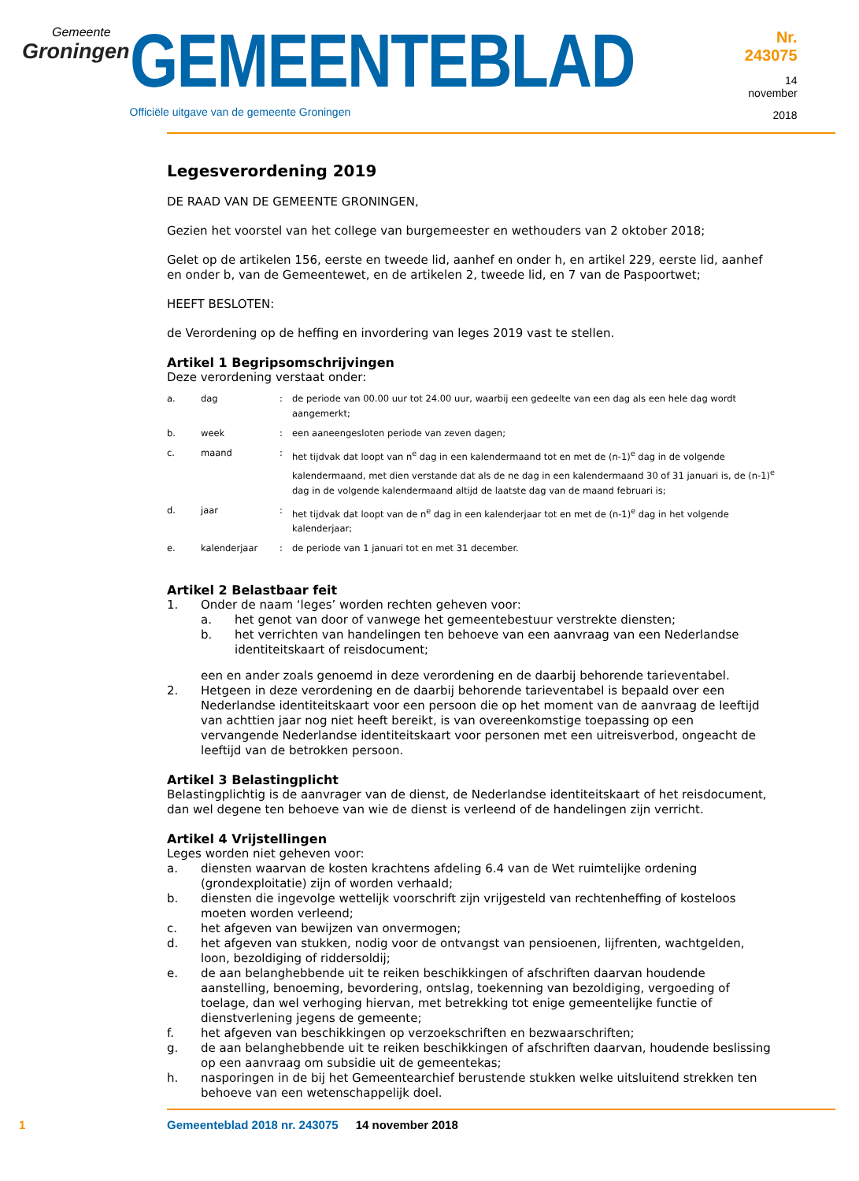Gemeente
Groningen
GEMEENTEBLAD
Officiële uitgave van de gemeente Groningen
Nr. 243075
14 november
2018
Legesverordening 2019
DE RAAD VAN DE GEMEENTE GRONINGEN,
Gezien het voorstel van het college van burgemeester en wethouders van 2 oktober 2018;
Gelet op de artikelen 156, eerste en tweede lid, aanhef en onder h, en artikel 229, eerste lid, aanhef en onder b, van de Gemeentewet, en de artikelen 2, tweede lid, en 7 van de Paspoortwet;
HEEFT BESLOTEN:
de Verordening op de heffing en invordering van leges 2019 vast te stellen.
Artikel 1 Begripsomschrijvingen
Deze verordening verstaat onder:
| a. | dag | : | de periode van 00.00 uur tot 24.00 uur, waarbij een gedeelte van een dag als een hele dag wordt aangemerkt; |
| b. | week | : | een aaneengesloten periode van zeven dagen; |
| c. | maand | : | het tijdvak dat loopt van n<sup>e</sup> dag in een kalendermaand tot en met de (n-1)<sup>e</sup> dag in de volgende kalendermaand, met dien verstande dat als de ne dag in een kalendermaand 30 of 31 januari is, de (n-1)<sup>e</sup> dag in de volgende kalendermaand altijd de laatste dag van de maand februari is; |
| d. | jaar | : | het tijdvak dat loopt van de n<sup>e</sup> dag in een kalenderjaar tot en met de (n-1)<sup>e</sup> dag in het volgende kalenderjaar; |
| e. | kalenderjaar | : | de periode van 1 januari tot en met 31 december. |
Artikel 2 Belastbaar feit
1. Onder de naam ‘leges’ worden rechten geheven voor:
a. het genot van door of vanwege het gemeentebestuur verstrekte diensten;
b. het verrichten van handelingen ten behoeve van een aanvraag van een Nederlandse identiteitskaart of reisdocument;
een en ander zoals genoemd in deze verordening en de daarbij behorende tarieventabel.
2. Hetgeen in deze verordening en de daarbij behorende tarieventabel is bepaald over een Nederlandse identiteitskaart voor een persoon die op het moment van de aanvraag de leeftijd van achttien jaar nog niet heeft bereikt, is van overeenkomstige toepassing op een vervangende Nederlandse identiteitskaart voor personen met een uitreisverbod, ongeacht de leeftijd van de betrokken persoon.
Artikel 3 Belastingplicht
Belastingplichtig is de aanvrager van de dienst, de Nederlandse identiteitskaart of het reisdocument, dan wel degene ten behoeve van wie de dienst is verleend of de handelingen zijn verricht.
Artikel 4 Vrijstellingen
Leges worden niet geheven voor:
a. diensten waarvan de kosten krachtens afdeling 6.4 van de Wet ruimtelijke ordening (grondexploitatie) zijn of worden verhaald;
b. diensten die ingevolge wettelijk voorschrift zijn vrijgesteld van rechtenheffing of kosteloos moeten worden verleend;
c. het afgeven van bewijzen van onvermogen;
d. het afgeven van stukken, nodig voor de ontvangst van pensioenen, lijfrenten, wachtgelden, loon, bezoldiging of riddersoldij;
e. de aan belanghebbende uit te reiken beschikkingen of afschriften daarvan houdende aanstelling, benoeming, bevordering, ontslag, toekenning van bezoldiging, vergoeding of toelage, dan wel verhoging hiervan, met betrekking tot enige gemeentelijke functie of dienstverlening jegens de gemeente;
f. het afgeven van beschikkingen op verzoekschriften en bezwaarschriften;
g. de aan belanghebbende uit te reiken beschikkingen of afschriften daarvan, houdende beslissing op een aanvraag om subsidie uit de gemeentekas;
h. nasporingen in de bij het Gemeentearchief berustende stukken welke uitsluitend strekken ten behoeve van een wetenschappelijk doel.
1 Gemeenteblad 2018 nr. 243075 14 november 2018